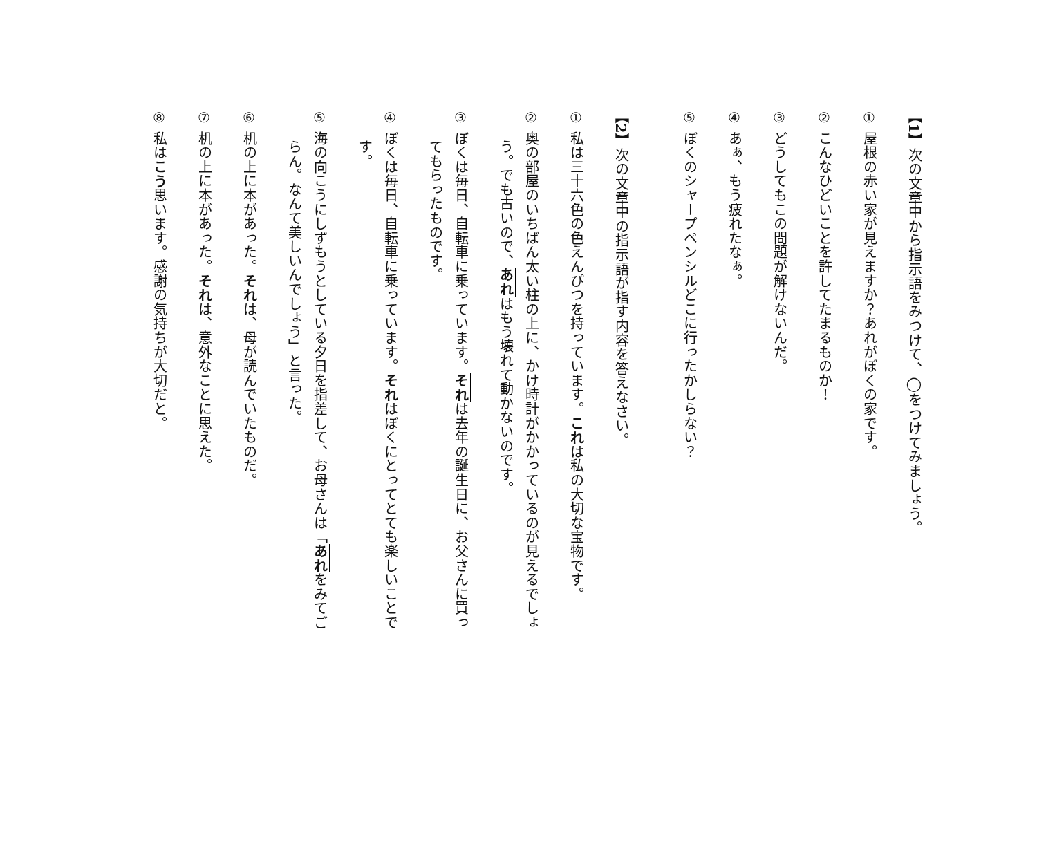【1】次の文章中から指示語をみつけて、◯をつけてみましょう。
① 屋根の赤い家が見えますか？あれがぼくの家です。
② こんなひどいことを許してたまるものか！
③ どうしてもこの問題が解けないんだ。
④ あぁ、もう疲れたなぁ。
⑤ ぼくのシャープペンシルどこに行ったかしらない？
【2】次の文章中の指示語が指す内容を答えなさい。
① 私は三十六色の色えんぴつを持っています。これは私の大切な宝物です。
② 奥の部屋のいちばん太い柱の上に、かけ時計がかかっているのが見えるでしょう。でも古いので、あれはもう壊れて動かないのです。
③ ぼくは毎日、自転車に乗っています。それは去年の誕生日に、お父さんに買ってもらったものです。
④ ぼくは毎日、自転車に乗っています。それはぼくにとってとても楽しいことです。
⑤ 海の向こうにしずもうとしている夕日を指差して、お母さんは「あれをみてごらん。なんて美しいんでしょう」と言った。
⑥ 机の上に本があった。それは、母が読んでいたものだ。
⑦ 机の上に本があった。それは、意外なことに思えた。
⑧ 私はこう思います。感謝の気持ちが大切だと。